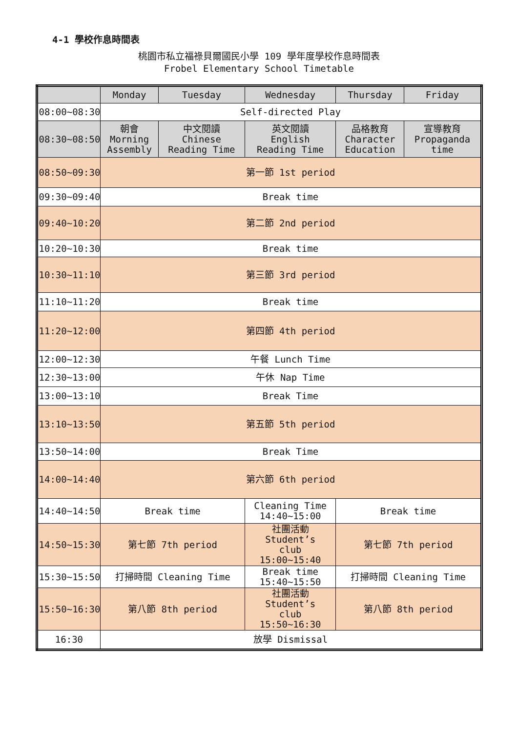4-1 學校作息時間表
桃園市私立福祿貝爾國民小學 109 學年度學校作息時間表
Frobel Elementary School Timetable
| | Monday | Tuesday | Wednesday | Thursday | Friday |
| --- | --- | --- | --- | --- | --- |
| 08:00~08:30 | Self-directed Play | | | | |
| 08:30~08:50 | 朝會 Morning Assembly | 中文閱讀 Chinese Reading Time | 英文閱讀 English Reading Time | 品格教育 Character Education | 宣導教育 Propaganda time |
| 08:50~09:30 | 第一節 1st period | | | | |
| 09:30~09:40 | Break time | | | | |
| 09:40~10:20 | 第二節 2nd period | | | | |
| 10:20~10:30 | Break time | | | | |
| 10:30~11:10 | 第三節 3rd period | | | | |
| 11:10~11:20 | Break time | | | | |
| 11:20~12:00 | 第四節 4th period | | | | |
| 12:00~12:30 | 午餐 Lunch Time | | | | |
| 12:30~13:00 | 午休 Nap Time | | | | |
| 13:00~13:10 | Break Time | | | | |
| 13:10~13:50 | 第五節 5th period | | | | |
| 13:50~14:00 | Break Time | | | | |
| 14:00~14:40 | 第六節 6th period | | | | |
| 14:40~14:50 | Break time | | Cleaning Time 14:40~15:00 | Break time | |
| 14:50~15:30 | 第七節 7th period | | 社團活動 Student’s club 15:00~15:40 | 第七節 7th period | |
| 15:30~15:50 | 打掃時間 Cleaning Time | | Break time 15:40~15:50 | 打掃時間 Cleaning Time | |
| 15:50~16:30 | 第八節 8th period | | 社團活動 Student’s club 15:50~16:30 | 第八節 8th period | |
| 16:30 | 放學 Dismissal | | | | |